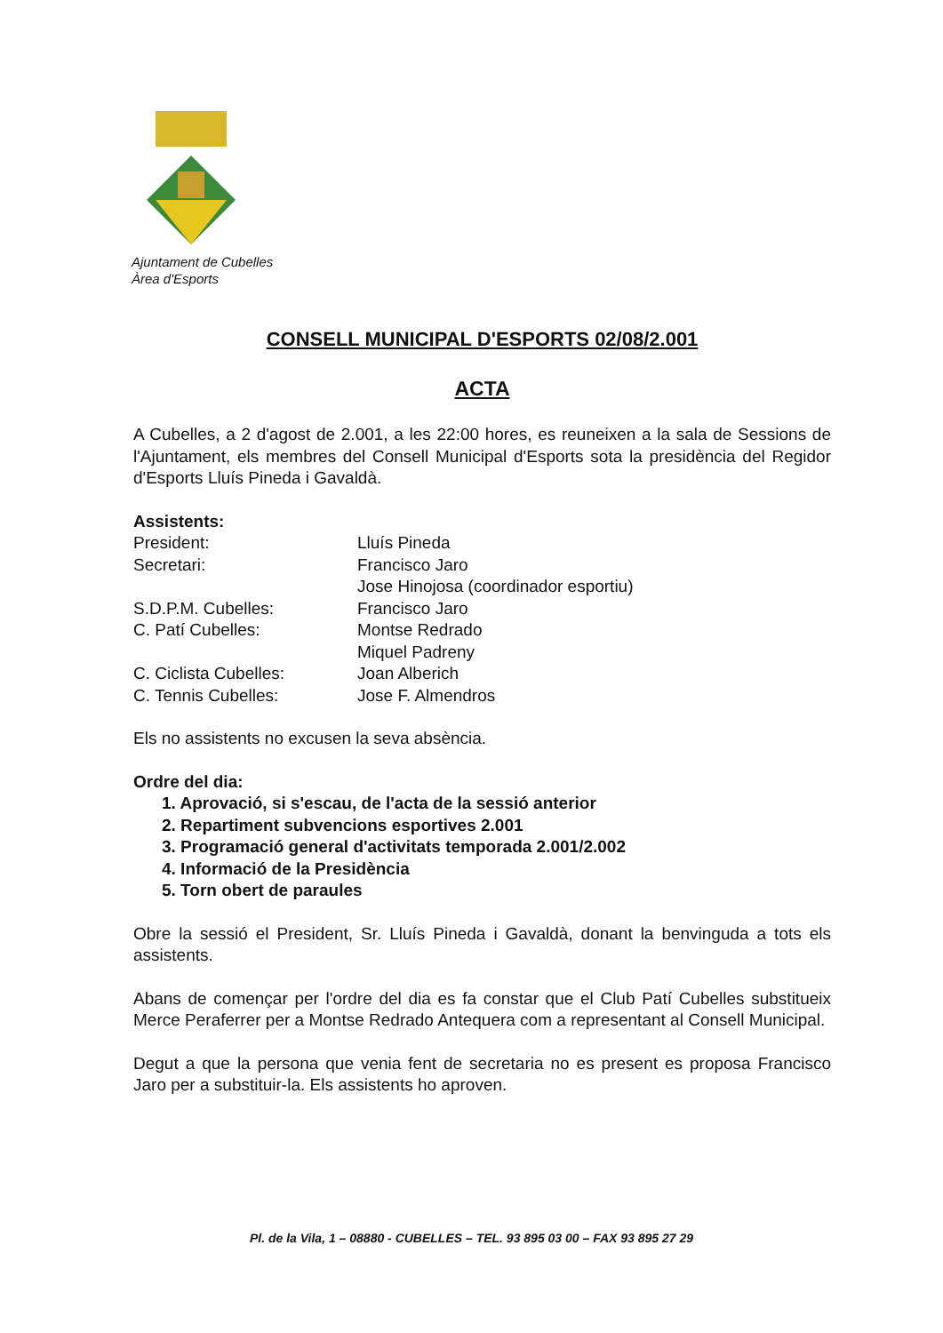Ajuntament de Cubelles
Àrea d'Esports
CONSELL MUNICIPAL D'ESPORTS 02/08/2.001
ACTA
A Cubelles, a 2 d'agost de 2.001, a les 22:00 hores, es reuneixen a la sala de Sessions de l'Ajuntament, els membres del Consell Municipal d'Esports sota la presidència del Regidor d'Esports Lluís Pineda i Gavaldà.
Assistents:
| President: | Lluís Pineda |
| Secretari: | Francisco Jaro |
| | Jose Hinojosa (coordinador esportiu) |
| S.D.P.M. Cubelles: | Francisco Jaro |
| C. Patí Cubelles: | Montse Redrado |
| | Miquel Padreny |
| C. Ciclista Cubelles: | Joan Alberich |
| C. Tennis Cubelles: | Jose F. Almendros |
Els no assistents no excusen la seva absència.
Ordre del dia:
1. Aprovació, si s'escau, de l'acta de la sessió anterior
2. Repartiment subvencions esportives 2.001
3. Programació general d'activitats temporada 2.001/2.002
4. Informació de la Presidència
5. Torn obert de paraules
Obre la sessió el President, Sr. Lluís Pineda i Gavaldà, donant la benvinguda a tots els assistents.
Abans de començar per l'ordre del dia es fa constar que el Club Patí Cubelles substitueix Merce Peraferrer per a Montse Redrado Antequera com a representant al Consell Municipal.
Degut a que la persona que venia fent de secretaria no es present es proposa Francisco Jaro per a substituir-la. Els assistents ho aproven.
Pl. de la Vila, 1 – 08880 - CUBELLES – TEL. 93 895 03 00 – FAX 93 895 27 29